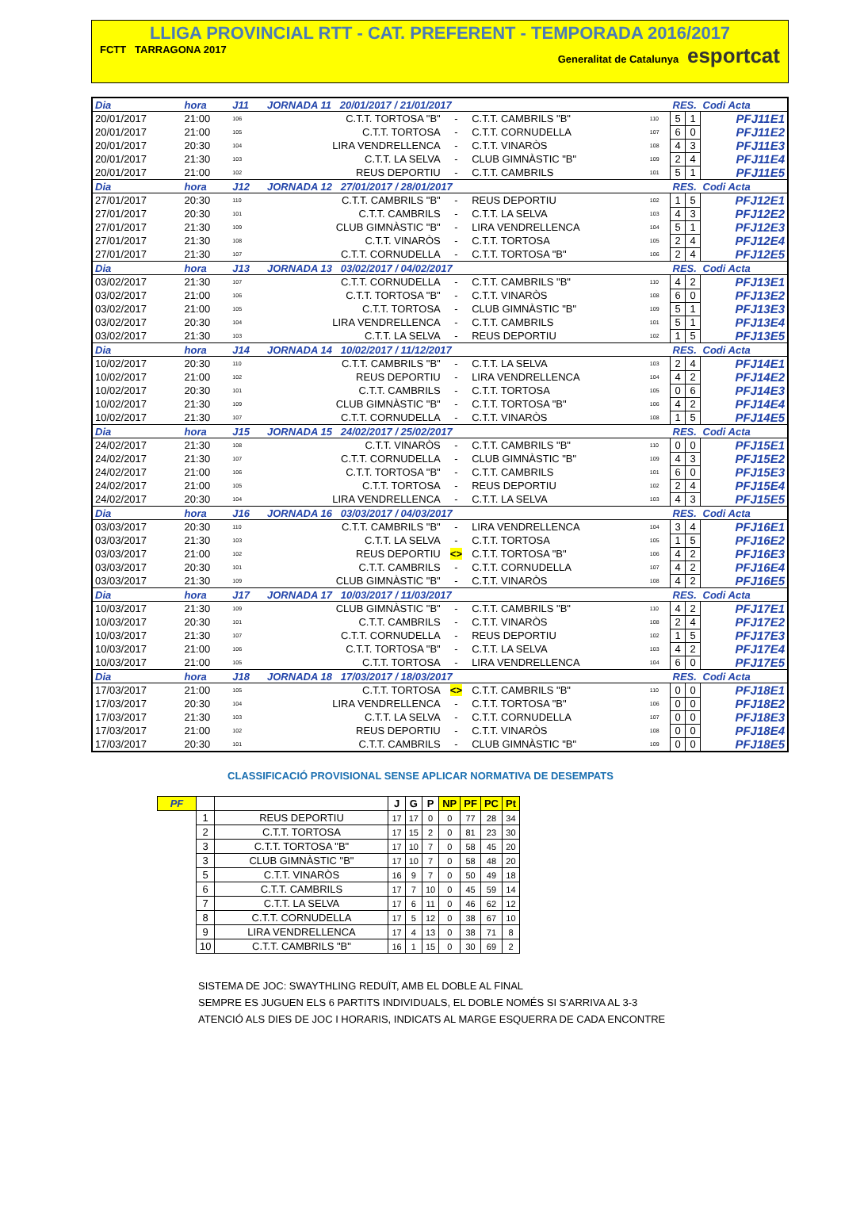LLIGA PROVINCIAL RTT - CAT. PREFERENT - TEMPORADA 2016/2017
FCTT TARRAGONA 2017 Generalitat de Catalunya esportcat
| Dia | hora | J11 | JORNADA 11 20/01/2017 / 21/01/2017 | | | | RES. | | Codi Acta |
| 20/01/2017 | 21:00 | 106 | C.T.T. TORTOSA "B" | - | C.T.T. CAMBRILS "B" | 110 | 5 | 1 | PFJ11E1 |
| 20/01/2017 | 21:00 | 105 | C.T.T. TORTOSA | - | C.T.T. CORNUDELLA | 107 | 6 | 0 | PFJ11E2 |
| 20/01/2017 | 20:30 | 104 | LIRA VENDRELLENCA | - | C.T.T. VINARÒS | 108 | 4 | 3 | PFJ11E3 |
| 20/01/2017 | 21:30 | 103 | C.T.T. LA SELVA | - | CLUB GIMNÀSTIC "B" | 109 | 2 | 4 | PFJ11E4 |
| 20/01/2017 | 21:00 | 102 | REUS DEPORTIU | - | C.T.T. CAMBRILS | 101 | 5 | 1 | PFJ11E5 |
| Dia | hora | J12 | JORNADA 12 27/01/2017 / 28/01/2017 | | | | RES. | | Codi Acta |
| 27/01/2017 | 20:30 | 110 | C.T.T. CAMBRILS "B" | - | REUS DEPORTIU | 102 | 1 | 5 | PFJ12E1 |
| 27/01/2017 | 20:30 | 101 | C.T.T. CAMBRILS | - | C.T.T. LA SELVA | 103 | 4 | 3 | PFJ12E2 |
| 27/01/2017 | 21:30 | 109 | CLUB GIMNÀSTIC "B" | - | LIRA VENDRELLENCA | 104 | 5 | 1 | PFJ12E3 |
| 27/01/2017 | 21:30 | 108 | C.T.T. VINARÒS | - | C.T.T. TORTOSA | 105 | 2 | 4 | PFJ12E4 |
| 27/01/2017 | 21:30 | 107 | C.T.T. CORNUDELLA | - | C.T.T. TORTOSA "B" | 106 | 2 | 4 | PFJ12E5 |
| Dia | hora | J13 | JORNADA 13 03/02/2017 / 04/02/2017 | | | | RES. | | Codi Acta |
| 03/02/2017 | 21:30 | 107 | C.T.T. CORNUDELLA | - | C.T.T. CAMBRILS "B" | 110 | 4 | 2 | PFJ13E1 |
| 03/02/2017 | 21:00 | 106 | C.T.T. TORTOSA "B" | - | C.T.T. VINARÒS | 108 | 6 | 0 | PFJ13E2 |
| 03/02/2017 | 21:00 | 105 | C.T.T. TORTOSA | - | CLUB GIMNÀSTIC "B" | 109 | 5 | 1 | PFJ13E3 |
| 03/02/2017 | 20:30 | 104 | LIRA VENDRELLENCA | - | C.T.T. CAMBRILS | 101 | 5 | 1 | PFJ13E4 |
| 03/02/2017 | 21:30 | 103 | C.T.T. LA SELVA | - | REUS DEPORTIU | 102 | 1 | 5 | PFJ13E5 |
| Dia | hora | J14 | JORNADA 14 10/02/2017 / 11/12/2017 | | | | RES. | | Codi Acta |
| 10/02/2017 | 20:30 | 110 | C.T.T. CAMBRILS "B" | - | C.T.T. LA SELVA | 103 | 2 | 4 | PFJ14E1 |
| 10/02/2017 | 21:00 | 102 | REUS DEPORTIU | - | LIRA VENDRELLENCA | 104 | 4 | 2 | PFJ14E2 |
| 10/02/2017 | 20:30 | 101 | C.T.T. CAMBRILS | - | C.T.T. TORTOSA | 105 | 0 | 6 | PFJ14E3 |
| 10/02/2017 | 21:30 | 109 | CLUB GIMNÀSTIC "B" | - | C.T.T. TORTOSA "B" | 106 | 4 | 2 | PFJ14E4 |
| 10/02/2017 | 21:30 | 107 | C.T.T. CORNUDELLA | - | C.T.T. VINARÒS | 108 | 1 | 5 | PFJ14E5 |
| Dia | hora | J15 | JORNADA 15 24/02/2017 / 25/02/2017 | | | | RES. | | Codi Acta |
| 24/02/2017 | 21:30 | 108 | C.T.T. VINARÒS | - | C.T.T. CAMBRILS "B" | 110 | 0 | 0 | PFJ15E1 |
| 24/02/2017 | 21:30 | 107 | C.T.T. CORNUDELLA | - | CLUB GIMNÀSTIC "B" | 109 | 4 | 3 | PFJ15E2 |
| 24/02/2017 | 21:00 | 106 | C.T.T. TORTOSA "B" | - | C.T.T. CAMBRILS | 101 | 6 | 0 | PFJ15E3 |
| 24/02/2017 | 21:00 | 105 | C.T.T. TORTOSA | - | REUS DEPORTIU | 102 | 2 | 4 | PFJ15E4 |
| 24/02/2017 | 20:30 | 104 | LIRA VENDRELLENCA | - | C.T.T. LA SELVA | 103 | 4 | 3 | PFJ15E5 |
| Dia | hora | J16 | JORNADA 16 03/03/2017 / 04/03/2017 | | | | RES. | | Codi Acta |
| 03/03/2017 | 20:30 | 110 | C.T.T. CAMBRILS "B" | - | LIRA VENDRELLENCA | 104 | 3 | 4 | PFJ16E1 |
| 03/03/2017 | 21:30 | 103 | C.T.T. LA SELVA | - | C.T.T. TORTOSA | 105 | 1 | 5 | PFJ16E2 |
| 03/03/2017 | 21:00 | 102 | REUS DEPORTIU | <> | C.T.T. TORTOSA "B" | 106 | 4 | 2 | PFJ16E3 |
| 03/03/2017 | 20:30 | 101 | C.T.T. CAMBRILS | - | C.T.T. CORNUDELLA | 107 | 4 | 2 | PFJ16E4 |
| 03/03/2017 | 21:30 | 109 | CLUB GIMNÀSTIC "B" | - | C.T.T. VINARÒS | 108 | 4 | 2 | PFJ16E5 |
| Dia | hora | J17 | JORNADA 17 10/03/2017 / 11/03/2017 | | | | RES. | | Codi Acta |
| 10/03/2017 | 21:30 | 109 | CLUB GIMNÀSTIC "B" | - | C.T.T. CAMBRILS "B" | 110 | 4 | 2 | PFJ17E1 |
| 10/03/2017 | 20:30 | 101 | C.T.T. CAMBRILS | - | C.T.T. VINARÒS | 108 | 2 | 4 | PFJ17E2 |
| 10/03/2017 | 21:30 | 107 | C.T.T. CORNUDELLA | - | REUS DEPORTIU | 102 | 1 | 5 | PFJ17E3 |
| 10/03/2017 | 21:00 | 106 | C.T.T. TORTOSA "B" | - | C.T.T. LA SELVA | 103 | 4 | 2 | PFJ17E4 |
| 10/03/2017 | 21:00 | 105 | C.T.T. TORTOSA | - | LIRA VENDRELLENCA | 104 | 6 | 0 | PFJ17E5 |
| Dia | hora | J18 | JORNADA 18 17/03/2017 / 18/03/2017 | | | | RES. | | Codi Acta |
| 17/03/2017 | 21:00 | 105 | C.T.T. TORTOSA | <> | C.T.T. CAMBRILS "B" | 110 | 0 | 0 | PFJ18E1 |
| 17/03/2017 | 20:30 | 104 | LIRA VENDRELLENCA | - | C.T.T. TORTOSA "B" | 106 | 0 | 0 | PFJ18E2 |
| 17/03/2017 | 21:30 | 103 | C.T.T. LA SELVA | - | C.T.T. CORNUDELLA | 107 | 0 | 0 | PFJ18E3 |
| 17/03/2017 | 21:00 | 102 | REUS DEPORTIU | - | C.T.T. VINARÒS | 108 | 0 | 0 | PFJ18E4 |
| 17/03/2017 | 20:30 | 101 | C.T.T. CAMBRILS | - | CLUB GIMNÀSTIC "B" | 109 | 0 | 0 | PFJ18E5 |
CLASSIFICACIÓ PROVISIONAL SENSE APLICAR NORMATIVA DE DESEMPATS
| PF | | | J | G | P | NP | PF | PC | Pt |
| --- | --- | --- | --- | --- | --- | --- | --- | --- | --- |
| | 1 | REUS DEPORTIU | 17 | 17 | 0 | 0 | 77 | 28 | 34 |
| | 2 | C.T.T. TORTOSA | 17 | 15 | 2 | 0 | 81 | 23 | 30 |
| | 3 | C.T.T. TORTOSA "B" | 17 | 10 | 7 | 0 | 58 | 45 | 20 |
| | 3 | CLUB GIMNÀSTIC "B" | 17 | 10 | 7 | 0 | 58 | 48 | 20 |
| | 5 | C.T.T. VINARÒS | 16 | 9 | 7 | 0 | 50 | 49 | 18 |
| | 6 | C.T.T. CAMBRILS | 17 | 7 | 10 | 0 | 45 | 59 | 14 |
| | 7 | C.T.T. LA SELVA | 17 | 6 | 11 | 0 | 46 | 62 | 12 |
| | 8 | C.T.T. CORNUDELLA | 17 | 5 | 12 | 0 | 38 | 67 | 10 |
| | 9 | LIRA VENDRELLENCA | 17 | 4 | 13 | 0 | 38 | 71 | 8 |
| | 10 | C.T.T. CAMBRILS "B" | 16 | 1 | 15 | 0 | 30 | 69 | 2 |
SISTEMA DE JOC: SWAYTHLING REDUÏT, AMB EL DOBLE AL FINAL
SEMPRE ES JUGUEN ELS 6 PARTITS INDIVIDUALS, EL DOBLE NOMÉS SI S'ARRIVA AL 3-3
ATENCIÓ ALS DIES DE JOC I HORARIS, INDICATS AL MARGE ESQUERRA DE CADA ENCONTRE